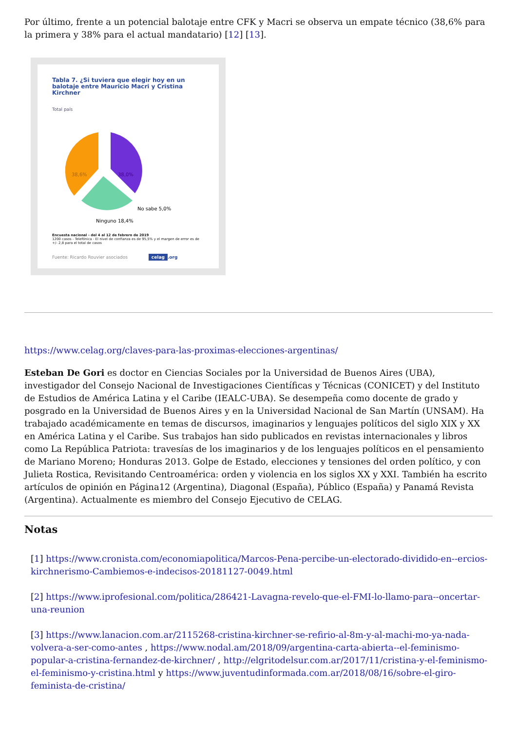Por último, frente a un potencial balotaje entre CFK y Macri se observa un empate técnico (38,6% para la primera y 38% para el actual mandatario) [12] [13].
Tabla 7. ¿Si tuviera que elegir hoy en un balotaje entre Mauricio Macri y Cristina Kirchner
Total país
38,6%
38,0%
Ninguno 18,4%
No sabe 5,0%
Encuesta nacional - del 4 al 12 de febrero de 2019
1200 casos - Telefónica - El nivel de confianza es de 95,5% y el margen de error es de +/- 2,8 para el total de casos
Fuente: Ricardo Rouvier asociados celag.org
https://www.celag.org/claves-para-las-proximas-elecciones-argentinas/
Esteban De Gori es doctor en Ciencias Sociales por la Universidad de Buenos Aires (UBA), investigador del Consejo Nacional de Investigaciones Científicas y Técnicas (CONICET) y del Instituto de Estudios de América Latina y el Caribe (IEALC-UBA). Se desempeña como docente de grado y posgrado en la Universidad de Buenos Aires y en la Universidad Nacional de San Martín (UNSAM). Ha trabajado académicamente en temas de discursos, imaginarios y lenguajes políticos del siglo XIX y XX en América Latina y el Caribe. Sus trabajos han sido publicados en revistas internacionales y libros como La República Patriota: travesías de los imaginarios y de los lenguajes políticos en el pensamiento de Mariano Moreno; Honduras 2013. Golpe de Estado, elecciones y tensiones del orden político, y con Julieta Rostica, Revisitando Centroamérica: orden y violencia en los siglos XX y XXI. También ha escrito artículos de opinión en Página12 (Argentina), Diagonal (España), Público (España) y Panamá Revista (Argentina). Actualmente es miembro del Consejo Ejecutivo de CELAG.
Notas
[1] https://www.cronista.com/economiapolitica/Marcos-Pena-percibe-un-electorado-dividido-en--ercios-kirchnerismo-Cambiemos-e-indecisos-20181127-0049.html
[2] https://www.iprofesional.com/politica/286421-Lavagna-revelo-que-el-FMI-lo-llamo-para--oncertar-una-reunion
[3] https://www.lanacion.com.ar/2115268-cristina-kirchner-se-refirio-al-8m-y-al-machi-mo-ya-nada-volvera-a-ser-como-antes , https://www.nodal.am/2018/09/argentina-carta-abierta--el-feminismo-popular-a-cristina-fernandez-de-kirchner/ , http://elgritodelsur.com.ar/2017/11/cristina-y-el-feminismo-el-feminismo-y-cristina.html y https://www.juventudinformada.com.ar/2018/08/16/sobre-el-giro-feminista-de-cristina/